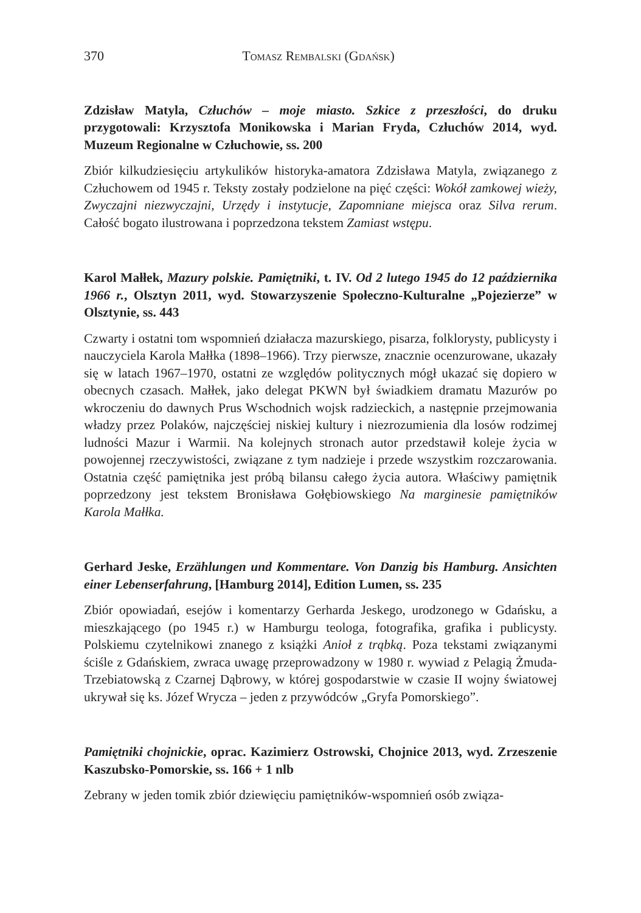370 Tomasz Rembalski (Gdańsk)
Zdzisław Matyla, Człuchów – moje miasto. Szkice z przeszłości, do druku przygotowali: Krzysztofa Monikowska i Marian Fryda, Człuchów 2014, wyd. Muzeum Regionalne w Człuchowie, ss. 200
Zbiór kilkudziesięciu artykulików historyka-amatora Zdzisława Matyla, związanego z Człuchowem od 1945 r. Teksty zostały podzielone na pięć części: Wokół zamkowej wieży, Zwyczajni niezwyczajni, Urzędy i instytucje, Zapomniane miejsca oraz Silva rerum. Całość bogato ilustrowana i poprzedzona tekstem Zamiast wstępu.
Karol Małłek, Mazury polskie. Pamiętniki, t. IV. Od 2 lutego 1945 do 12 października 1966 r., Olsztyn 2011, wyd. Stowarzyszenie Społeczno-Kulturalne „Pojezierze” w Olsztynie, ss. 443
Czwarty i ostatni tom wspomnień działacza mazurskiego, pisarza, folklorysty, publicysty i nauczyciela Karola Małłka (1898–1966). Trzy pierwsze, znacznie ocenzurowane, ukazały się w latach 1967–1970, ostatni ze względów politycznych mógł ukazać się dopiero w obecnych czasach. Małłek, jako delegat PKWN był świadkiem dramatu Mazurów po wkroczeniu do dawnych Prus Wschodnich wojsk radzieckich, a następnie przejmowania władzy przez Polaków, najczęściej niskiej kultury i niezrozumienia dla losów rodzimej ludności Mazur i Warmii. Na kolejnych stronach autor przedstawił koleje życia w powojennej rzeczywistości, związane z tym nadzieje i przede wszystkim rozczarowania. Ostatnia część pamiętnika jest próbą bilansu całego życia autora. Właściwy pamiętnik poprzedzony jest tekstem Bronisława Gołębiowskiego Na marginesie pamiętników Karola Małłka.
Gerhard Jeske, Erzählungen und Kommentare. Von Danzig bis Hamburg. Ansichten einer Lebenserfahrung, [Hamburg 2014], Edition Lumen, ss. 235
Zbiór opowiadań, esejów i komentarzy Gerharda Jeskego, urodzonego w Gdańsku, a mieszkającego (po 1945 r.) w Hamburgu teologa, fotografika, grafika i publicysty. Polskiemu czytelnikowi znanego z książki Anioł z trąbką. Poza tekstami związanymi ściśle z Gdańskiem, zwraca uwagę przeprowadzony w 1980 r. wywiad z Pelagią Żmuda-Trzebiatowską z Czarnej Dąbrowy, w której gospodarstwie w czasie II wojny światowej ukrywał się ks. Józef Wrycza – jeden z przywódców „Gryfa Pomorskiego”.
Pamiętniki chojnickie, oprac. Kazimierz Ostrowski, Chojnice 2013, wyd. Zrzeszenie Kaszubsko-Pomorskie, ss. 166 + 1 nlb
Zebrany w jeden tomik zbiór dziewięciu pamiętników-wspomnień osób związa-